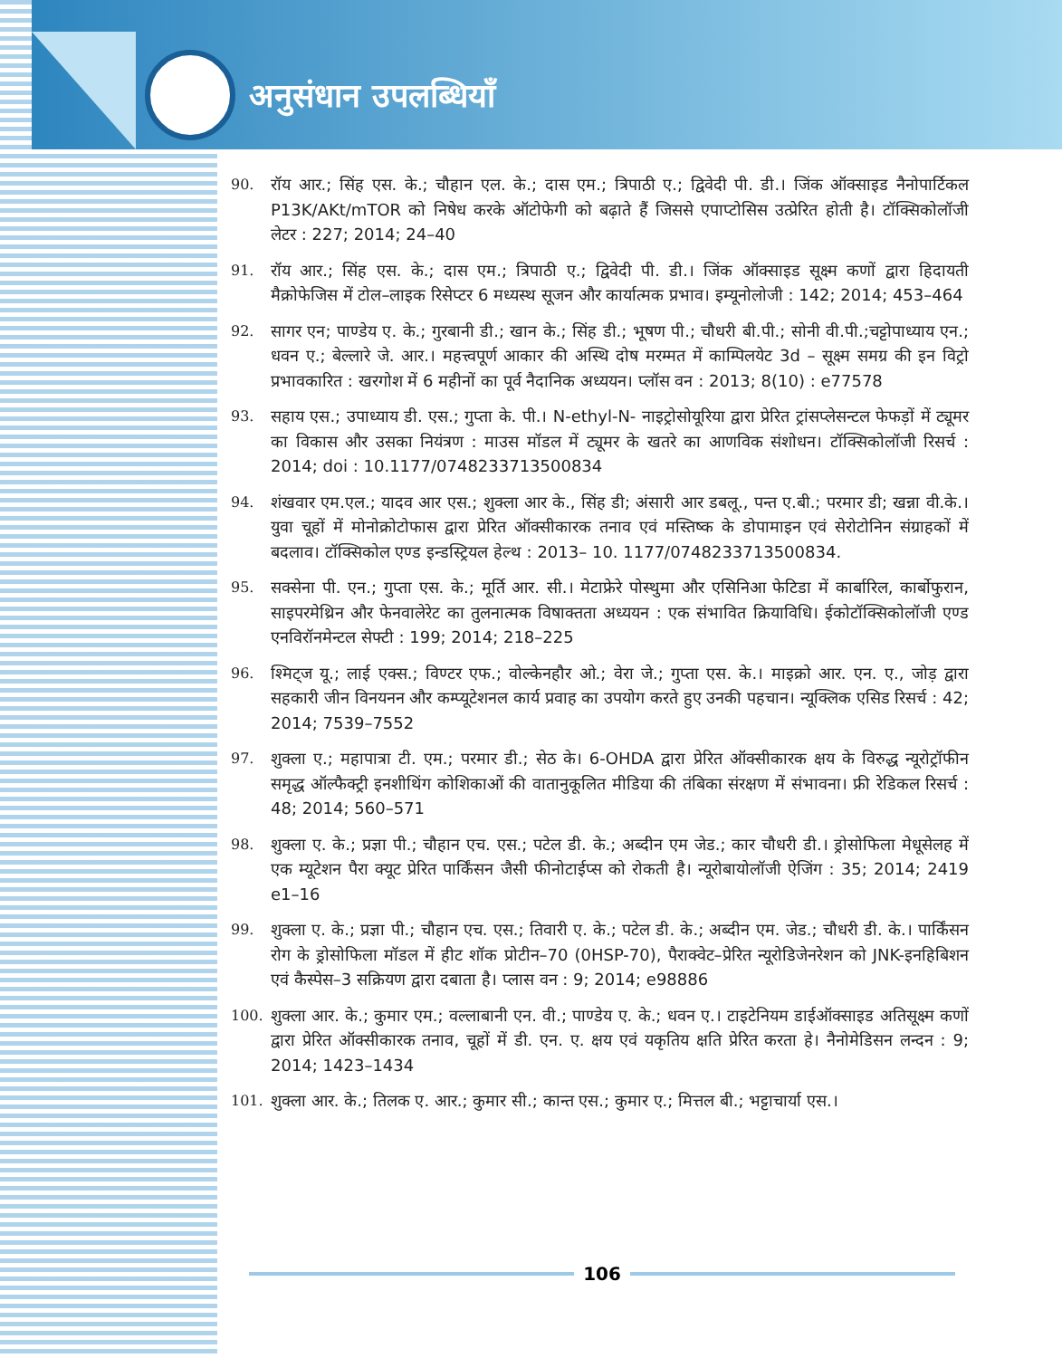अनुसंधान उपलब्धियाँ
90. रॉय आर.; सिंह एस. के.; चौहान एल. के.; दास एम.; त्रिपाठी ए.; द्विवेदी पी. डी.। जिंक ऑक्साइड नैनोपार्टिकल P13K/AKt/mTOR को निषेध करके ऑटोफेगी को बढ़ाते हैं जिससे एपाप्टोसिस उत्प्रेरित होती है। टॉक्सिकोलॉजी लेटर : 227; 2014; 24–40
91. रॉय आर.; सिंह एस. के.; दास एम.; त्रिपाठी ए.; द्विवेदी पी. डी.। जिंक ऑक्साइड सूक्ष्म कणों द्वारा हिदायती मैक्रोफेजिस में टोल–लाइक रिसेप्टर 6 मध्यस्थ सूजन और कार्यात्मक प्रभाव। इम्यूनोलोजी : 142; 2014; 453–464
92. सागर एन; पाण्डेय ए. के.; गुरबानी डी.; खान के.; सिंह डी.; भूषण पी.; चौधरी बी.पी.; सोनी वी.पी.;चट्टोपाध्याय एन.; धवन ए.; बेल्लारे जे. आर.। महत्त्वपूर्ण आकार की अस्थि दोष मरम्मत में काम्पिलयेट 3d – सूक्ष्म समग्र की इन विट्रो प्रभावकारित : खरगोश में 6 महीनों का पूर्व नैदानिक अध्ययन। प्लॉस वन : 2013; 8(10) : e77578
93. सहाय एस.; उपाध्याय डी. एस.; गुप्ता के. पी.। N-ethyl-N- नाइट्रोसोयूरिया द्वारा प्रेरित ट्रांसप्लेसन्टल फेफड़ों में ट्यूमर का विकास और उसका नियंत्रण : माउस मॉडल में ट्यूमर के खतरे का आणविक संशोधन। टॉक्सिकोलॉजी रिसर्च : 2014; doi : 10.1177/0748233713500834
94. शंखवार एम.एल.; यादव आर एस.; शुक्ला आर के., सिंह डी; अंसारी आर डबलू., पन्त ए.बी.; परमार डी; खन्ना वी.के.। युवा चूहों में मोनोक्रोटोफास द्वारा प्रेरित ऑक्सीकारक तनाव एवं मस्तिष्क के डोपामाइन एवं सेरोटोनिन संग्राहकों में बदलाव। टॉक्सिकोल एण्ड इन्डस्ट्रियल हेल्थ : 2013– 10. 1177/0748233713500834.
95. सक्सेना पी. एन.; गुप्ता एस. के.; मूर्ति आर. सी.। मेटाफ्रेरे पोस्थुमा और एसिनिआ फेटिडा में कार्बारिल, कार्बोफुरान, साइपरमेथ्रिन और फेनवालेरेट का तुलनात्मक विषाक्तता अध्ययन : एक संभावित क्रियाविधि। ईकोटॉक्सिकोलॉजी एण्ड एनविरॉनमेन्टल सेफ्टी : 199; 2014; 218–225
96. श्मिट्ज यू.; लाई एक्स.; विण्टर एफ.; वोल्केनहौर ओ.; वेरा जे.; गुप्ता एस. के.। माइक्रो आर. एन. ए., जोड़ द्वारा सहकारी जीन विनयनन और कम्प्यूटेशनल कार्य प्रवाह का उपयोग करते हुए उनकी पहचान। न्यूक्लिक एसिड रिसर्च : 42; 2014; 7539–7552
97. शुक्ला ए.; महापात्रा टी. एम.; परमार डी.; सेठ के। 6-OHDA द्वारा प्रेरित ऑक्सीकारक क्षय के विरुद्ध न्यूरोट्रॉफीन समृद्ध ऑल्फैक्ट्री इनशीथिंग कोशिकाओं की वातानुकूलित मीडिया की तंबिका संरक्षण में संभावना। फ्री रेडिकल रिसर्च : 48; 2014; 560–571
98. शुक्ला ए. के.; प्रज्ञा पी.; चौहान एच. एस.; पटेल डी. के.; अब्दीन एम जेड.; कार चौधरी डी.। ड्रोसोफिला मेधूसेलह में एक म्यूटेशन पैरा क्यूट प्रेरित पार्किंसन जैसी फीनोटाईप्स को रोकती है। न्यूरोबायोलॉजी ऐजिंग : 35; 2014; 2419 e1–16
99. शुक्ला ए. के.; प्रज्ञा पी.; चौहान एच. एस.; तिवारी ए. के.; पटेल डी. के.; अब्दीन एम. जेड.; चौधरी डी. के.। पार्किंसन रोग के ड्रोसोफिला मॉडल में हीट शॉक प्रोटीन–70 (0HSP-70), पैराक्वेट–प्रेरित न्यूरोडिजेनरेशन को JNK-इनहिबिशन एवं कैस्पेस–3 सक्रियण द्वारा दबाता है। प्लास वन : 9; 2014; e98886
100. शुक्ला आर. के.; कुमार एम.; वल्लाबानी एन. वी.; पाण्डेय ए. के.; धवन ए.। टाइटेनियम डाईऑक्साइड अतिसूक्ष्म कणों द्वारा प्रेरित ऑक्सीकारक तनाव, चूहों में डी. एन. ए. क्षय एवं यकृतिय क्षति प्रेरित करता हे। नैनोमेडिसन लन्दन : 9; 2014; 1423–1434
101. शुक्ला आर. के.; तिलक ए. आर.; कुमार सी.; कान्त एस.; कुमार ए.; मित्तल बी.; भट्टाचार्या एस.।
106